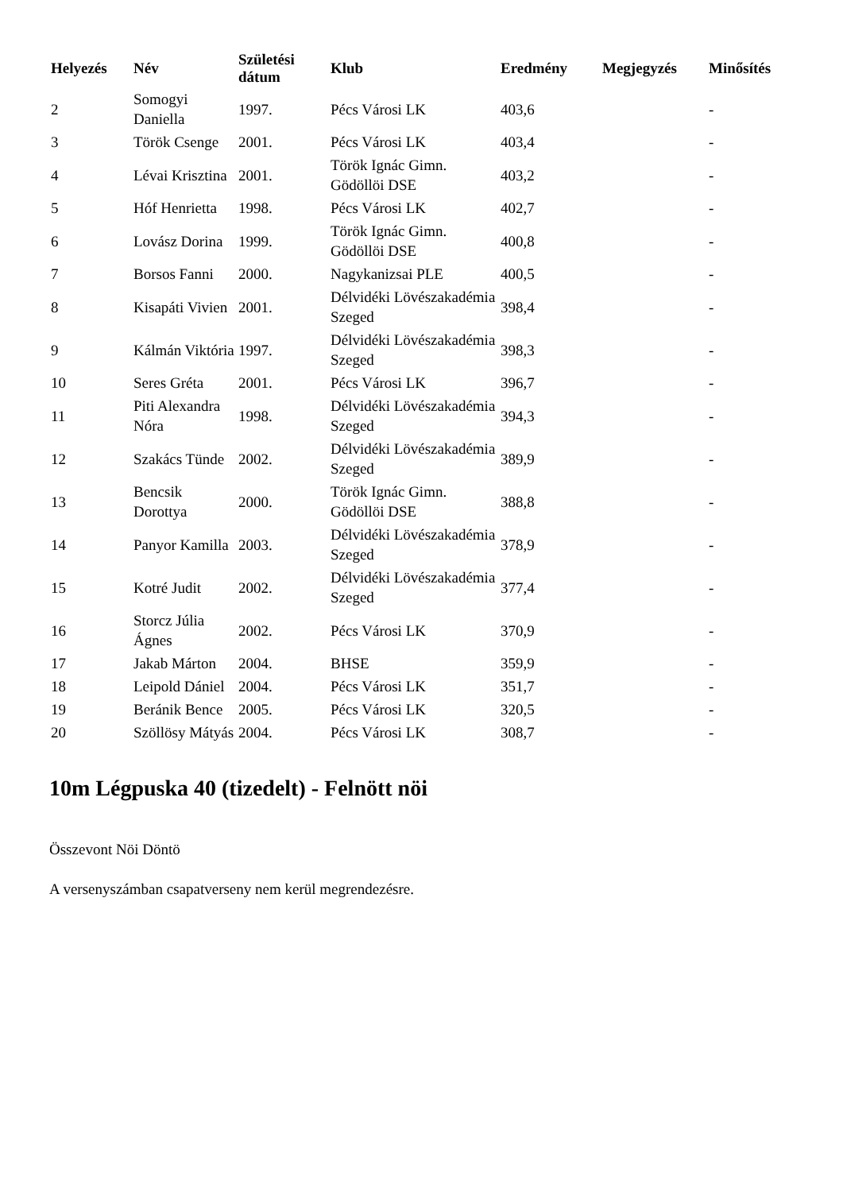| Helyezés | Név | Születési dátum | Klub | Eredmény | Megjegyzés | Minősítés |
| --- | --- | --- | --- | --- | --- | --- |
| 2 | Somogyi Daniella | 1997. | Pécs Városi LK | 403,6 | | - |
| 3 | Török Csenge | 2001. | Pécs Városi LK | 403,4 | | - |
| 4 | Lévai Krisztina | 2001. | Török Ignác Gimn. Gödöllöi DSE | 403,2 | | - |
| 5 | Hóf Henrietta | 1998. | Pécs Városi LK | 402,7 | | - |
| 6 | Lovász Dorina | 1999. | Török Ignác Gimn. Gödöllöi DSE | 400,8 | | - |
| 7 | Borsos Fanni | 2000. | Nagykanizsai PLE | 400,5 | | - |
| 8 | Kisapáti Vivien | 2001. | Délvidéki Lövészakadémia Szeged | 398,4 | | - |
| 9 | Kálmán Viktória | 1997. | Délvidéki Lövészakadémia Szeged | 398,3 | | - |
| 10 | Seres Gréta | 2001. | Pécs Városi LK | 396,7 | | - |
| 11 | Piti Alexandra Nóra | 1998. | Délvidéki Lövészakadémia Szeged | 394,3 | | - |
| 12 | Szakács Tünde | 2002. | Délvidéki Lövészakadémia Szeged | 389,9 | | - |
| 13 | Bencsik Dorottya | 2000. | Török Ignác Gimn. Gödöllöi DSE | 388,8 | | - |
| 14 | Panyor Kamilla | 2003. | Délvidéki Lövészakadémia Szeged | 378,9 | | - |
| 15 | Kotré Judit | 2002. | Délvidéki Lövészakadémia Szeged | 377,4 | | - |
| 16 | Storcz Júlia Ágnes | 2002. | Pécs Városi LK | 370,9 | | - |
| 17 | Jakab Márton | 2004. | BHSE | 359,9 | | - |
| 18 | Leipold Dániel | 2004. | Pécs Városi LK | 351,7 | | - |
| 19 | Beránik Bence | 2005. | Pécs Városi LK | 320,5 | | - |
| 20 | Szöllösy Mátyás | 2004. | Pécs Városi LK | 308,7 | | - |
10m Légpuska 40 (tizedelt) - Felnött nöi
Összevont Nöi Döntö
A versenyszámban csapatverseny nem kerül megrendezésre.